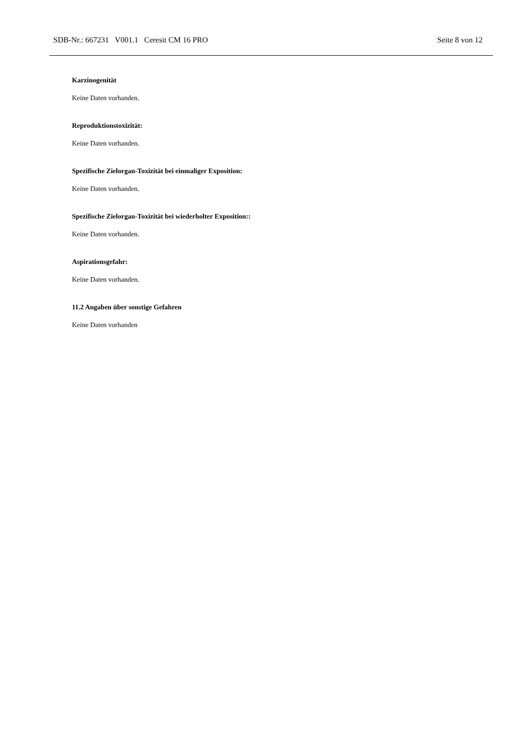SDB-Nr.: 667231 V001.1 Ceresit CM 16 PRO Seite 8 von 12
Karzinogenität
Keine Daten vorhanden.
Reproduktionstoxizität:
Keine Daten vorhanden.
Spezifische Zielorgan-Toxizität bei einmaliger Exposition:
Keine Daten vorhanden.
Spezifische Zielorgan-Toxizität bei wiederholter Exposition::
Keine Daten vorhanden.
Aspirationsgefahr:
Keine Daten vorhanden.
11.2 Angaben über sonstige Gefahren
Keine Daten vorhanden